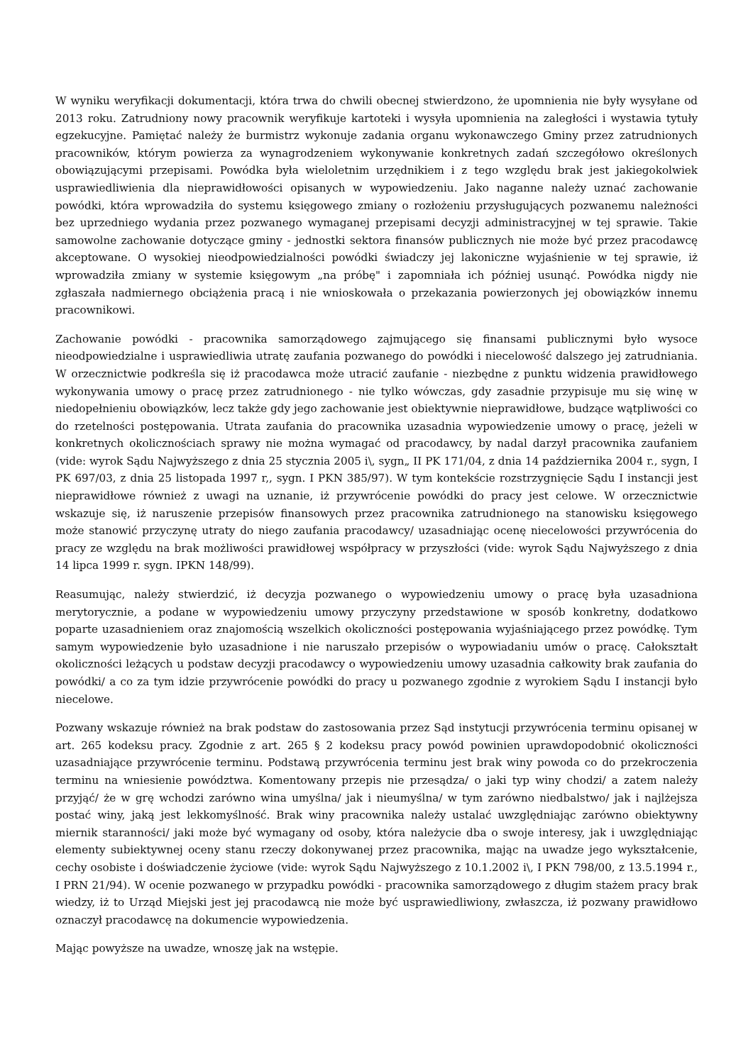W wyniku weryfikacji dokumentacji, która trwa do chwili obecnej stwierdzono, że upomnienia nie były wysyłane od 2013 roku. Zatrudniony nowy pracownik weryfikuje kartoteki i wysyła upomnienia na zaległości i wystawia tytuły egzekucyjne. Pamiętać należy że burmistrz wykonuje zadania organu wykonawczego Gminy przez zatrudnionych pracowników, którym powierza za wynagrodzeniem wykonywanie konkretnych zadań szczegółowo określonych obowiązującymi przepisami. Powódka była wieloletnim urzędnikiem i z tego względu brak jest jakiegokolwiek usprawiedliwienia dla nieprawidłowości opisanych w wypowiedzeniu. Jako naganne należy uznać zachowanie powódki, która wprowadziła do systemu księgowego zmiany o rozłożeniu przysługujących pozwanemu należności bez uprzedniego wydania przez pozwanego wymaganej przepisami decyzji administracyjnej w tej sprawie. Takie samowolne zachowanie dotyczące gminy - jednostki sektora finansów publicznych nie może być przez pracodawcę akceptowane. O wysokiej nieodpowiedzialności powódki świadczy jej lakoniczne wyjaśnienie w tej sprawie, iż wprowadziła zmiany w systemie księgowym „na próbę" i zapomniała ich później usunąć. Powódka nigdy nie zgłaszała nadmiernego obciążenia pracą i nie wnioskowała o przekazania powierzonych jej obowiązków innemu pracownikowi.
Zachowanie powódki - pracownika samorządowego zajmującego się finansami publicznymi było wysoce nieodpowiedzialne i usprawiedliwia utratę zaufania pozwanego do powódki i niecelowość dalszego jej zatrudniania. W orzecznictwie podkreśla się iż pracodawca może utracić zaufanie - niezbędne z punktu widzenia prawidłowego wykonywania umowy o pracę przez zatrudnionego - nie tylko wówczas, gdy zasadnie przypisuje mu się winę w niedopełnieniu obowiązków, lecz także gdy jego zachowanie jest obiektywnie nieprawidłowe, budzące wątpliwości co do rzetelności postępowania. Utrata zaufania do pracownika uzasadnia wypowiedzenie umowy o pracę, jeżeli w konkretnych okolicznościach sprawy nie można wymagać od pracodawcy, by nadal darzył pracownika zaufaniem (vide: wyrok Sądu Najwyższego z dnia 25 stycznia 2005 i\, sygn„ II PK 171/04, z dnia 14 października 2004 r., sygn, I PK 697/03, z dnia 25 listopada 1997 r,, sygn. I PKN 385/97). W tym kontekście rozstrzygnięcie Sądu I instancji jest nieprawidłowe również z uwagi na uznanie, iż przywrócenie powódki do pracy jest celowe. W orzecznictwie wskazuje się, iż naruszenie przepisów finansowych przez pracownika zatrudnionego na stanowisku księgowego może stanowić przyczynę utraty do niego zaufania pracodawcy/ uzasadniając ocenę niecelowości przywrócenia do pracy ze względu na brak możliwości prawidłowej współpracy w przyszłości (vide: wyrok Sądu Najwyższego z dnia 14 lipca 1999 r. sygn. IPKN 148/99).
Reasumując, należy stwierdzić, iż decyzja pozwanego o wypowiedzeniu umowy o pracę była uzasadniona merytorycznie, a podane w wypowiedzeniu umowy przyczyny przedstawione w sposób konkretny, dodatkowo poparte uzasadnieniem oraz znajomością wszelkich okoliczności postępowania wyjaśniającego przez powódkę. Tym samym wypowiedzenie było uzasadnione i nie naruszało przepisów o wypowiadaniu umów o pracę. Całokształt okoliczności leżących u podstaw decyzji pracodawcy o wypowiedzeniu umowy uzasadnia całkowity brak zaufania do powódki/ a co za tym idzie przywrócenie powódki do pracy u pozwanego zgodnie z wyrokiem Sądu I instancji było niecelowe.
Pozwany wskazuje również na brak podstaw do zastosowania przez Sąd instytucji przywrócenia terminu opisanej w art. 265 kodeksu pracy. Zgodnie z art. 265 § 2 kodeksu pracy powód powinien uprawdopodobnić okoliczności uzasadniające przywrócenie terminu. Podstawą przywrócenia terminu jest brak winy powoda co do przekroczenia terminu na wniesienie powództwa. Komentowany przepis nie przesądza/ o jaki typ winy chodzi/ a zatem należy przyjąć/ że w grę wchodzi zarówno wina umyślna/ jak i nieumyślna/ w tym zarówno niedbalstwo/ jak i najlżejsza postać winy, jaką jest lekkomyślność. Brak winy pracownika należy ustalać uwzględniając zarówno obiektywny miernik staranności/ jaki może być wymagany od osoby, która należycie dba o swoje interesy, jak i uwzględniając elementy subiektywnej oceny stanu rzeczy dokonywanej przez pracownika, mając na uwadze jego wykształcenie, cechy osobiste i doświadczenie życiowe (vide: wyrok Sądu Najwyższego z 10.1.2002 i\, I PKN 798/00, z 13.5.1994 r., I PRN 21/94). W ocenie pozwanego w przypadku powódki - pracownika samorządowego z długim stażem pracy brak wiedzy, iż to Urząd Miejski jest jej pracodawcą nie może być usprawiedliwiony, zwłaszcza, iż pozwany prawidłowo oznaczył pracodawcę na dokumencie wypowiedzenia.
Mając powyższe na uwadze, wnoszę jak na wstępie.